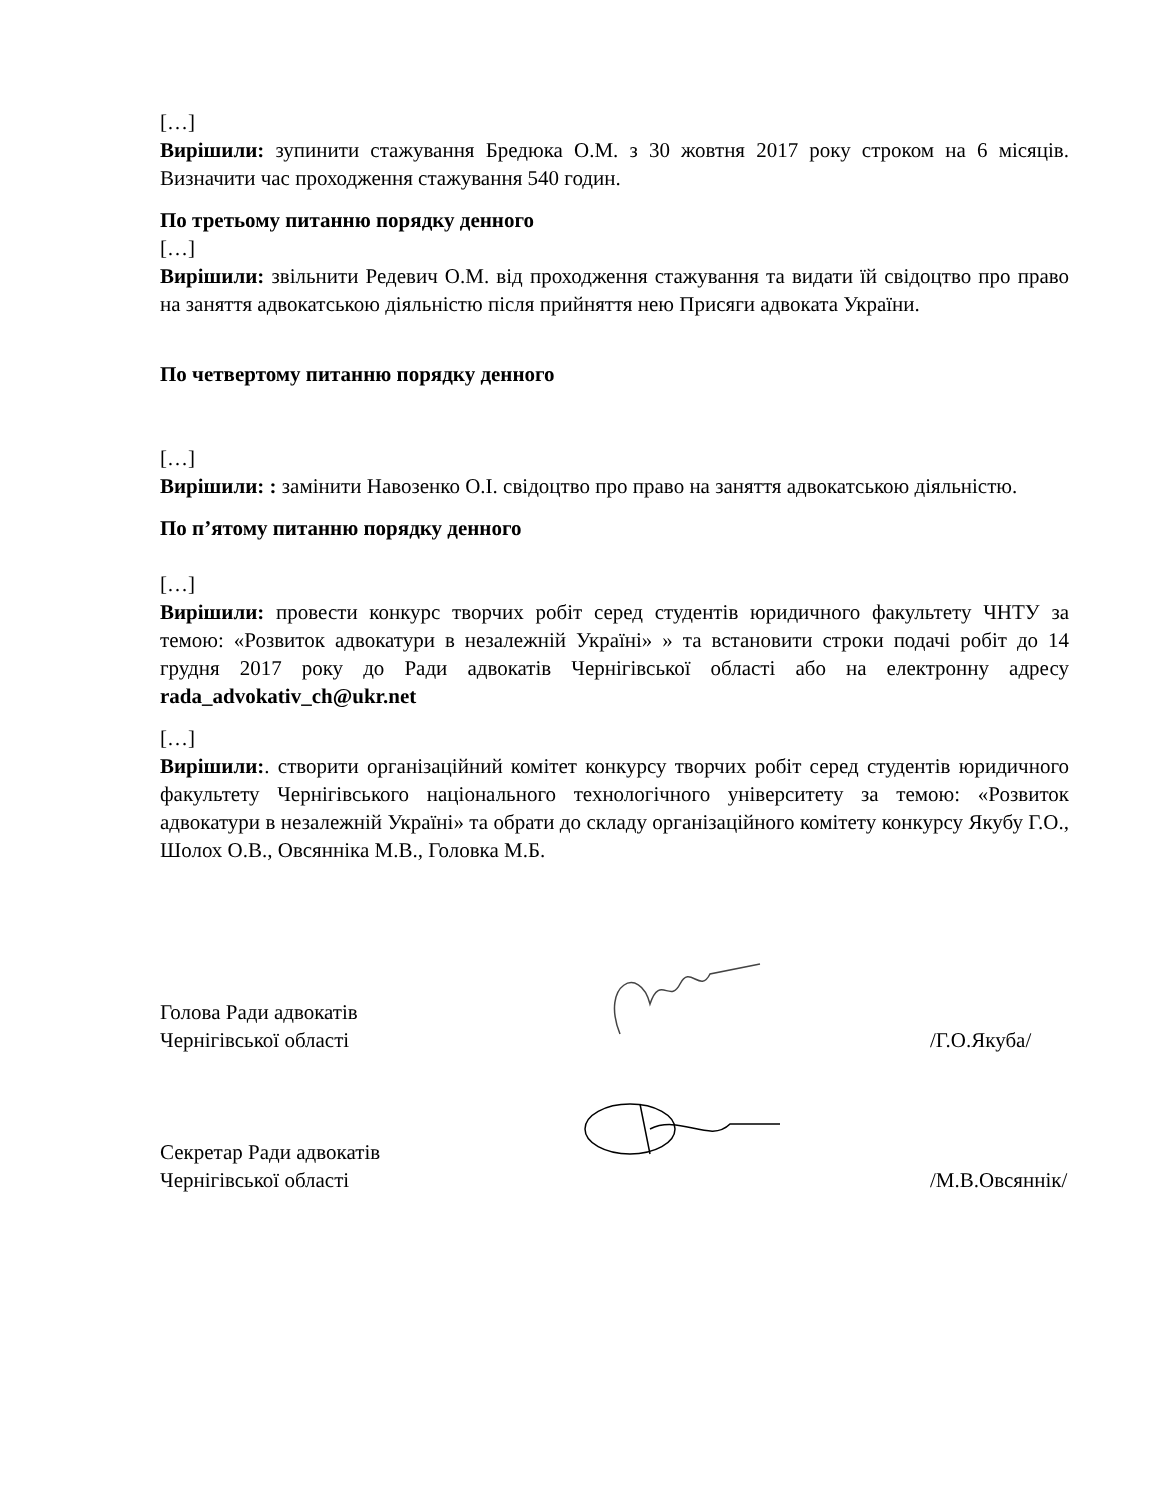[…]
Вирішили: зупинити стажування Бредюка О.М. з 30 жовтня 2017 року строком на 6 місяців. Визначити час проходження стажування 540 годин.
По третьому питанню порядку денного
[…]
Вирішили: звільнити Редевич О.М. від проходження стажування та видати їй свідоцтво про право на заняття адвокатською діяльністю після прийняття нею Присяги адвоката України.
По четвертому питанню порядку денного
[…]
Вирішили: : замінити Навозенко О.І. свідоцтво про право на заняття адвокатською діяльністю.
По п’ятому питанню порядку денного
[…]
Вирішили: провести конкурс творчих робіт серед студентів юридичного факультету ЧНТУ за темою: «Розвиток адвокатури в незалежній Україні» » та встановити строки подачі робіт до 14 грудня 2017 року до Ради адвокатів Чернігівської області або на електронну адресу rada_advokativ_ch@ukr.net
[…]
Вирішили:. створити організаційний комітет конкурсу творчих робіт серед студентів юридичного факультету Чернігівського національного технологічного університету за темою: «Розвиток адвокатури в незалежній Україні» та обрати до складу організаційного комітету конкурсу Якубу Г.О., Шолох О.В., Овсянніка М.В., Головка М.Б.
Голова Ради адвокатів
Чернігівської області
/Г.О.Якуба/
Секретар Ради адвокатів
Чернігівської області
/М.В.Овсяннік/